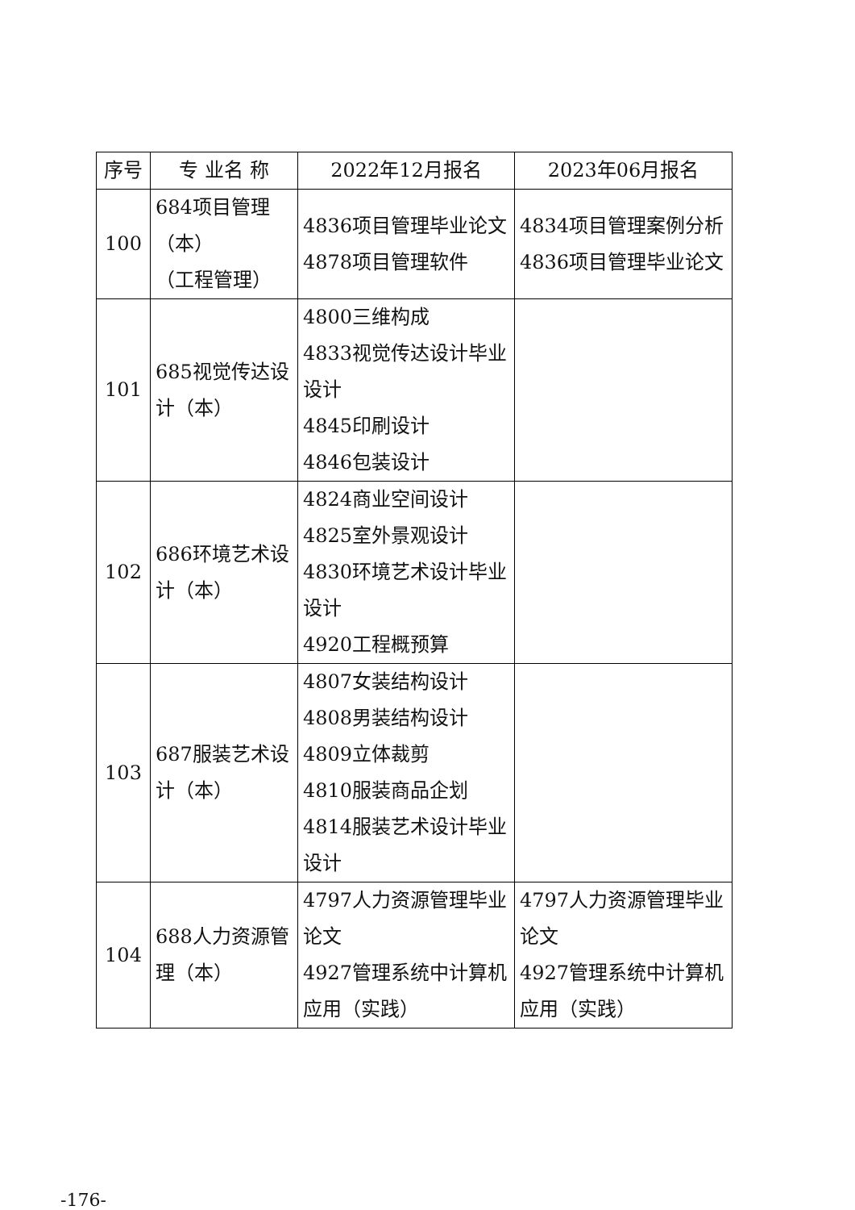| 序号 | 专 业名 称 | 2022年12月报名 | 2023年06月报名 |
| --- | --- | --- | --- |
| 100 | 684项目管理 （本） （工程管理） | 4836项目管理毕业论文 4878项目管理软件 | 4834项目管理案例分析 4836项目管理毕业论文 |
| 101 | 685视觉传达设计（本） | 4800三维构成 4833视觉传达设计毕业设计 4845印刷设计 4846包装设计 | |
| 102 | 686环境艺术设计（本） | 4824商业空间设计 4825室外景观设计 4830环境艺术设计毕业设计 4920工程概预算 | |
| 103 | 687服装艺术设计（本） | 4807女装结构设计 4808男装结构设计 4809立体裁剪 4810服装商品企划 4814服装艺术设计毕业设计 | |
| 104 | 688人力资源管理（本） | 4797人力资源管理毕业论文 4927管理系统中计算机应用（实践） | 4797人力资源管理毕业论文 4927管理系统中计算机应用（实践） |
-176-